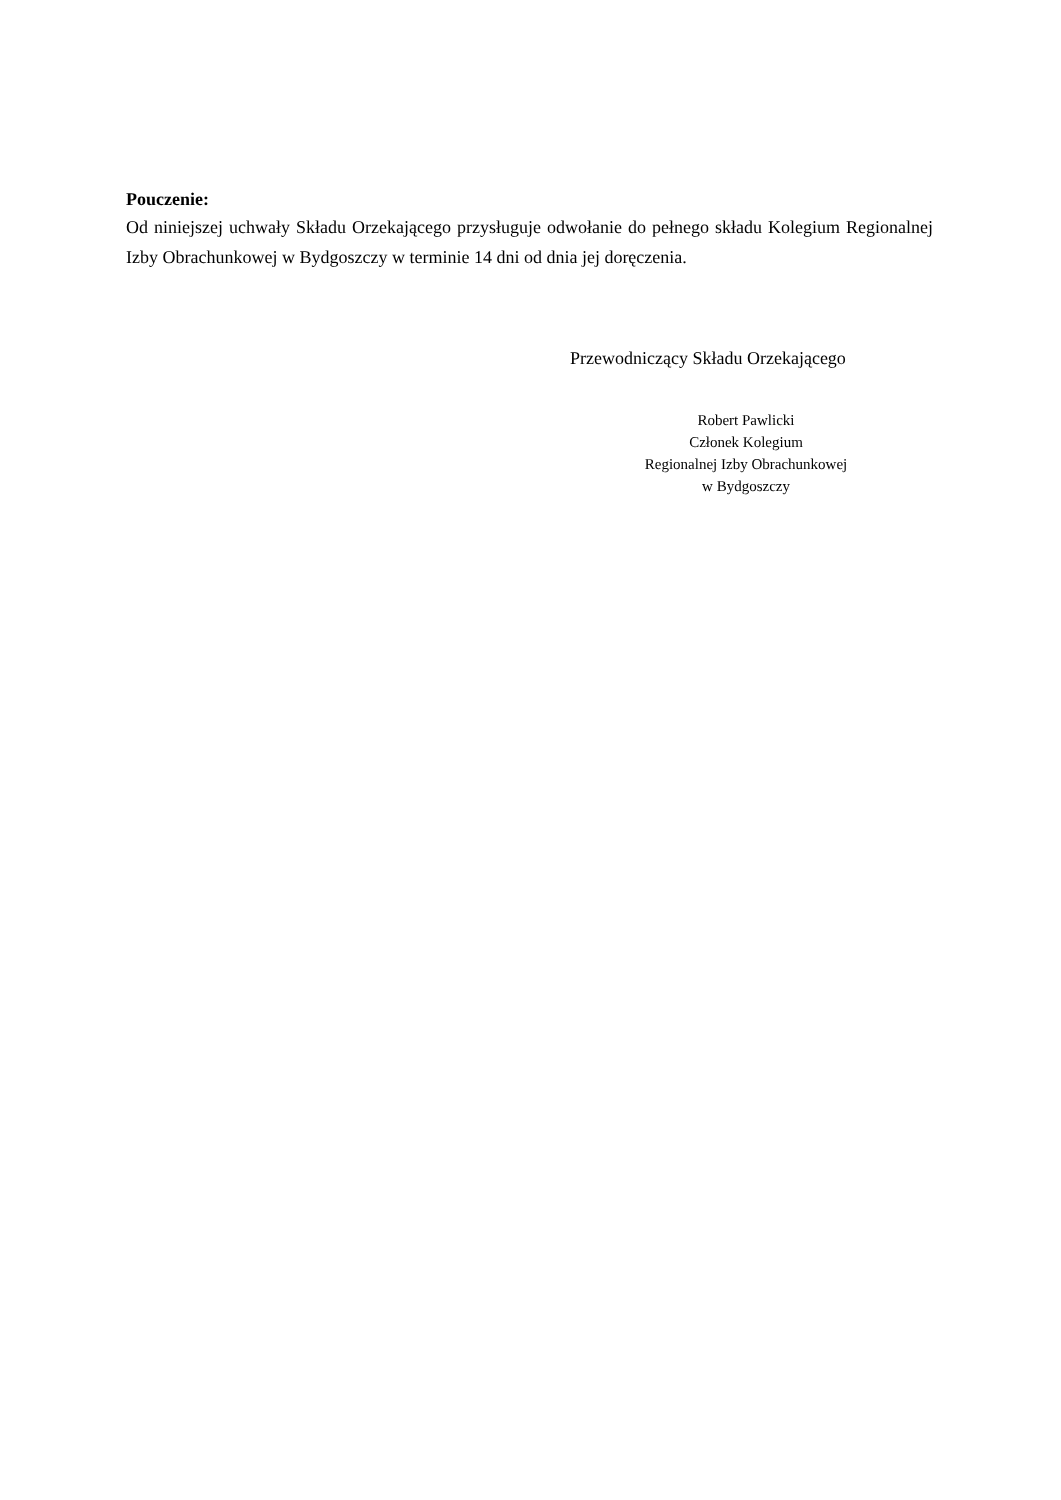Pouczenie:
Od niniejszej uchwały Składu Orzekającego przysługuje odwołanie do pełnego składu Kolegium Regionalnej Izby Obrachunkowej w Bydgoszczy w terminie 14 dni od dnia jej doręczenia.
Przewodniczący Składu Orzekającego
Robert Pawlicki
Członek Kolegium
Regionalnej Izby Obrachunkowej
w Bydgoszczy